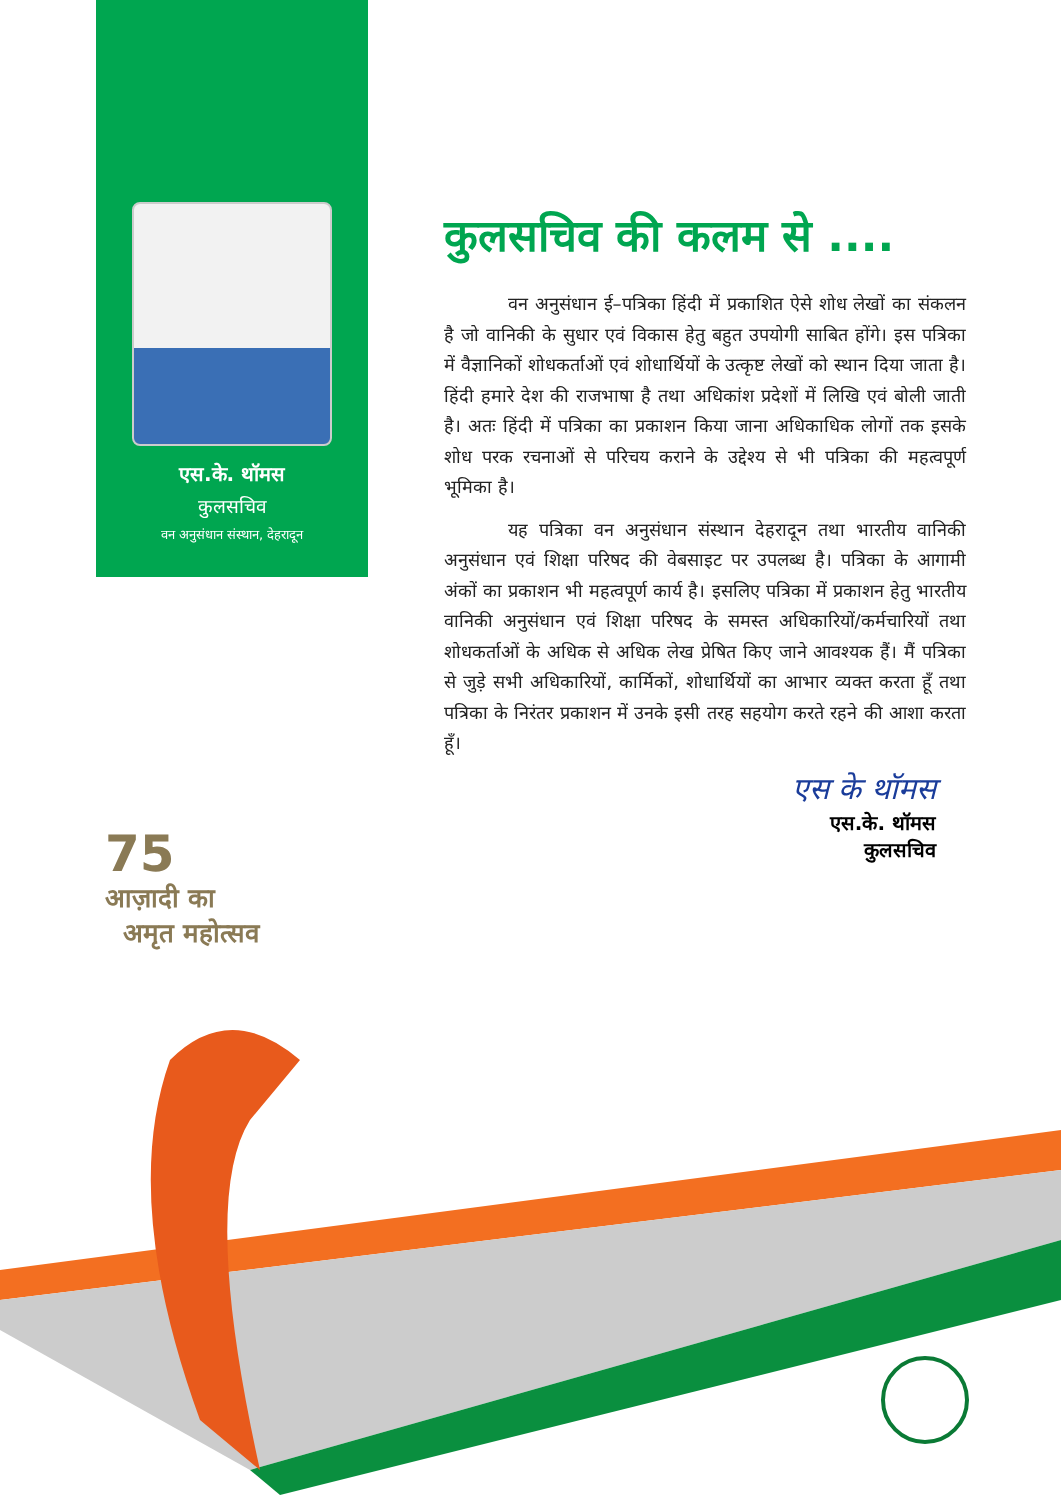एस.के. थॉमस
कुलसचिव
वन अनुसंधान संस्थान, देहरादून
कुलसचिव की कलम से ....
वन अनुसंधान ई–पत्रिका हिंदी में प्रकाशित ऐसे शोध लेखों का संकलन है जो वानिकी के सुधार एवं विकास हेतु बहुत उपयोगी साबित होंगे। इस पत्रिका में वैज्ञानिकों शोधकर्ताओं एवं शोधार्थियों के उत्कृष्ट लेखों को स्थान दिया जाता है। हिंदी हमारे देश की राजभाषा है तथा अधिकांश प्रदेशों में लिखि एवं बोली जाती है। अतः हिंदी में पत्रिका का प्रकाशन किया जाना अधिकाधिक लोगों तक इसके शोध परक रचनाओं से परिचय कराने के उद्देश्य से भी पत्रिका की महत्वपूर्ण भूमिका है।
यह पत्रिका वन अनुसंधान संस्थान देहरादून तथा भारतीय वानिकी अनुसंधान एवं शिक्षा परिषद की वेबसाइट पर उपलब्ध है। पत्रिका के आगामी अंकों का प्रकाशन भी महत्वपूर्ण कार्य है। इसलिए पत्रिका में प्रकाशन हेतु भारतीय वानिकी अनुसंधान एवं शिक्षा परिषद के समस्त अधिकारियों/कर्मचारियों तथा शोधकर्ताओं के अधिक से अधिक लेख प्रेषित किए जाने आवश्यक हैं। मैं पत्रिका से जुड़े सभी अधिकारियों, कार्मिकों, शोधार्थियों का आभार व्यक्त करता हूँ तथा पत्रिका के निरंतर प्रकाशन में उनके इसी तरह सहयोग करते रहने की आशा करता हूँ।
एस के थॉमस
एस.के. थॉमस
कुलसचिव
75
आज़ादी का
अमृत महोत्सव